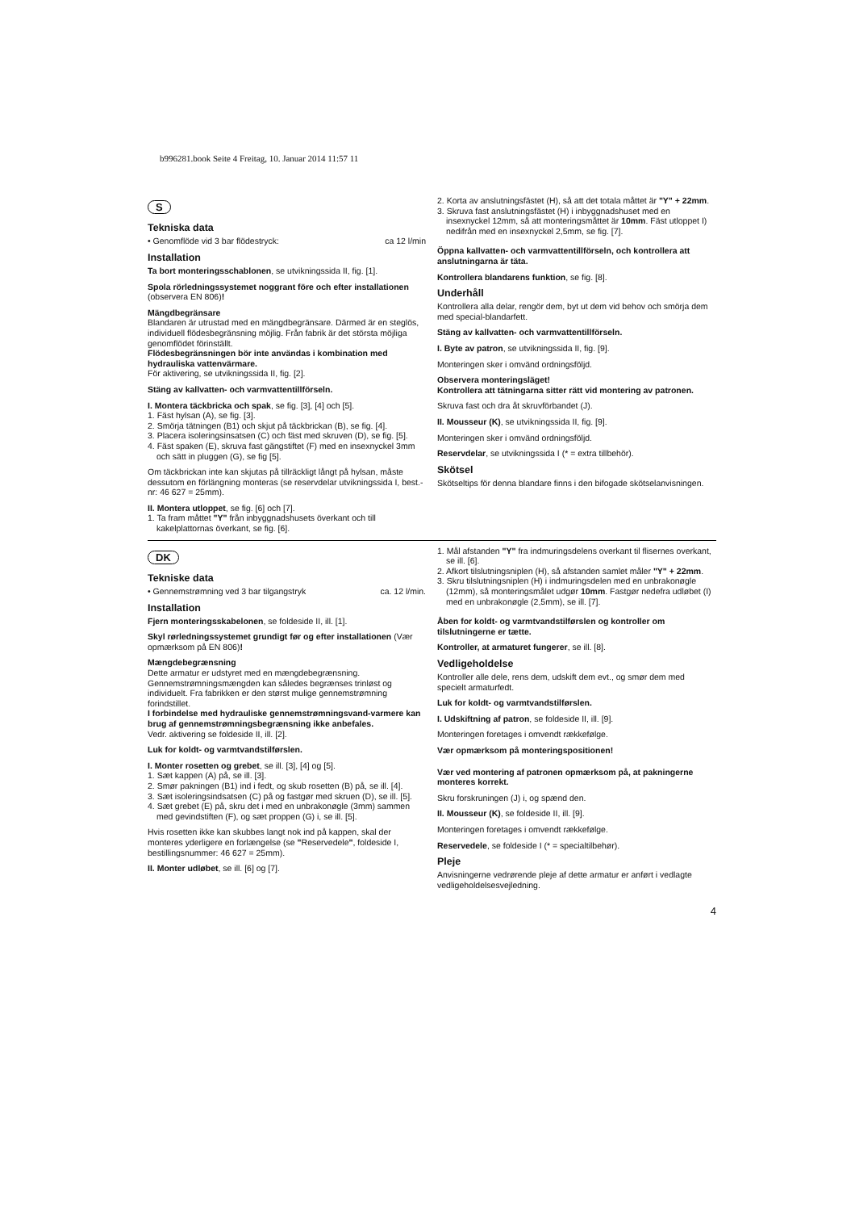b996281.book Seite 4 Freitag, 10. Januar 2014 11:57 11
S
Tekniska data
• Genomflöde vid 3 bar flödestryck: ca 12 l/min
Installation
Ta bort monteringsschablonen, se utvikningssida II, fig. [1].
Spola rörledningssystemet noggrant före och efter installationen (observera EN 806)!
Mängdbegränsare
Blandaren är utrustad med en mängdbegränsare. Därmed är en steglös, individuell flödesbegränsning möjlig. Från fabrik är det största möjliga genomflödet förinställt.
Flödesbegränsningen bör inte användas i kombination med hydrauliska vattenvärmare.
För aktivering, se utvikningssida II, fig. [2].
Stäng av kallvatten- och varmvattentillförseln.
I. Montera täckbricka och spak, se fig. [3], [4] och [5].
1. Fäst hylsan (A), se fig. [3].
2. Smörja tätningen (B1) och skjut på täckbrickan (B), se fig. [4].
3. Placera isoleringsinsatsen (C) och fäst med skruven (D), se fig. [5].
4. Fäst spaken (E), skruva fast gängstiftet (F) med en insexnyckel 3mm och sätt in pluggen (G), se fig [5].
Om täckbrickan inte kan skjutas på tillräckligt långt på hylsan, måste dessutom en förlängning monteras (se reservdelar utvikningssida I, best.-nr: 46 627 = 25mm).
II. Montera utloppet, se fig. [6] och [7].
1. Ta fram måttet "Y" från inbyggnadshusets överkant och till kakelplattornas överkant, se fig. [6].
2. Korta av anslutningsfästet (H), så att det totala måttet är "Y" + 22mm.
3. Skruva fast anslutningsfästet (H) i inbyggnadshuset med en insexnyckel 12mm, så att monteringsmåttet är 10mm. Fäst utloppet I) nedifrån med en insexnyckel 2,5mm, se fig. [7].
Öppna kallvatten- och varmvattentillförseln, och kontrollera att anslutningarna är täta.
Kontrollera blandarens funktion, se fig. [8].
Underhåll
Kontrollera alla delar, rengör dem, byt ut dem vid behov och smörja dem med special-blandarfett.
Stäng av kallvatten- och varmvattentillförseln.
I. Byte av patron, se utvikningssida II, fig. [9].
Monteringen sker i omvänd ordningsföljd.
Observera monteringsläget!
Kontrollera att tätningarna sitter rätt vid montering av patronen.
Skruva fast och dra åt skruvförbandet (J).
II. Mousseur (K), se utvikningssida II, fig. [9].
Monteringen sker i omvänd ordningsföljd.
Reservdelar, se utvikningssida I (* = extra tillbehör).
Skötsel
Skötseltips för denna blandare finns i den bifogade skötselanvisningen.
DK
Tekniske data
• Gennemstrømning ved 3 bar tilgangstryk ca. 12 l/min.
Installation
Fjern monteringsskabelonen, se foldeside II, ill. [1].
Skyl rørledningssystemet grundigt før og efter installationen (Vær opmærksom på EN 806)!
Mængdebegrænsning
Dette armatur er udstyret med en mængdebegrænsning. Gennemstrømningsmængden kan således begrænses trinløst og individuelt. Fra fabrikken er den størst mulige gennemstrømning forindstillet.
I forbindelse med hydrauliske gennemstrømningsvand-varmere kan brug af gennemstrømningsbegrænsning ikke anbefales.
Vedr. aktivering se foldeside II, ill. [2].
Luk for koldt- og varmtvandstilførslen.
I. Monter rosetten og grebet, se ill. [3], [4] og [5].
1. Sæt kappen (A) på, se ill. [3].
2. Smør pakningen (B1) ind i fedt, og skub rosetten (B) på, se ill. [4].
3. Sæt isoleringsindsatsen (C) på og fastgør med skruen (D), se ill. [5].
4. Sæt grebet (E) på, skru det i med en unbrakonøgle (3mm) sammen med gevindstiften (F), og sæt proppen (G) i, se ill. [5].
Hvis rosetten ikke kan skubbes langt nok ind på kappen, skal der monteres yderligere en forlængelse (se "Reservedele", foldeside I, bestillingsnummer: 46 627 = 25mm).
II. Monter udløbet, se ill. [6] og [7].
1. Mål afstanden "Y" fra indmuringsdelens overkant til flisernes overkant, se ill. [6].
2. Afkort tilslutningsniplen (H), så afstanden samlet måler "Y" + 22mm.
3. Skru tilslutningsniplen (H) i indmuringsdelen med en unbrakonøgle (12mm), så monteringsmålet udgør 10mm. Fastgør nedefra udløbet (I) med en unbrakonøgle (2,5mm), se ill. [7].
Åben for koldt- og varmtvandstilførslen og kontroller om tilslutningerne er tætte.
Kontroller, at armaturet fungerer, se ill. [8].
Vedligeholdelse
Kontroller alle dele, rens dem, udskift dem evt., og smør dem med specielt armaturfedt.
Luk for koldt- og varmtvandstilførslen.
I. Udskiftning af patron, se foldeside II, ill. [9].
Monteringen foretages i omvendt rækkefølge.
Vær opmærksom på monteringspositionen!
Vær ved montering af patronen opmærksom på, at pakningerne monteres korrekt.
Skru forskruningen (J) i, og spænd den.
II. Mousseur (K), se foldeside II, ill. [9].
Monteringen foretages i omvendt rækkefølge.
Reservedele, se foldeside I (* = specialtilbehør).
Pleje
Anvisningerne vedrørende pleje af dette armatur er anført i vedlagte vedligeholdelsesvejledning.
4